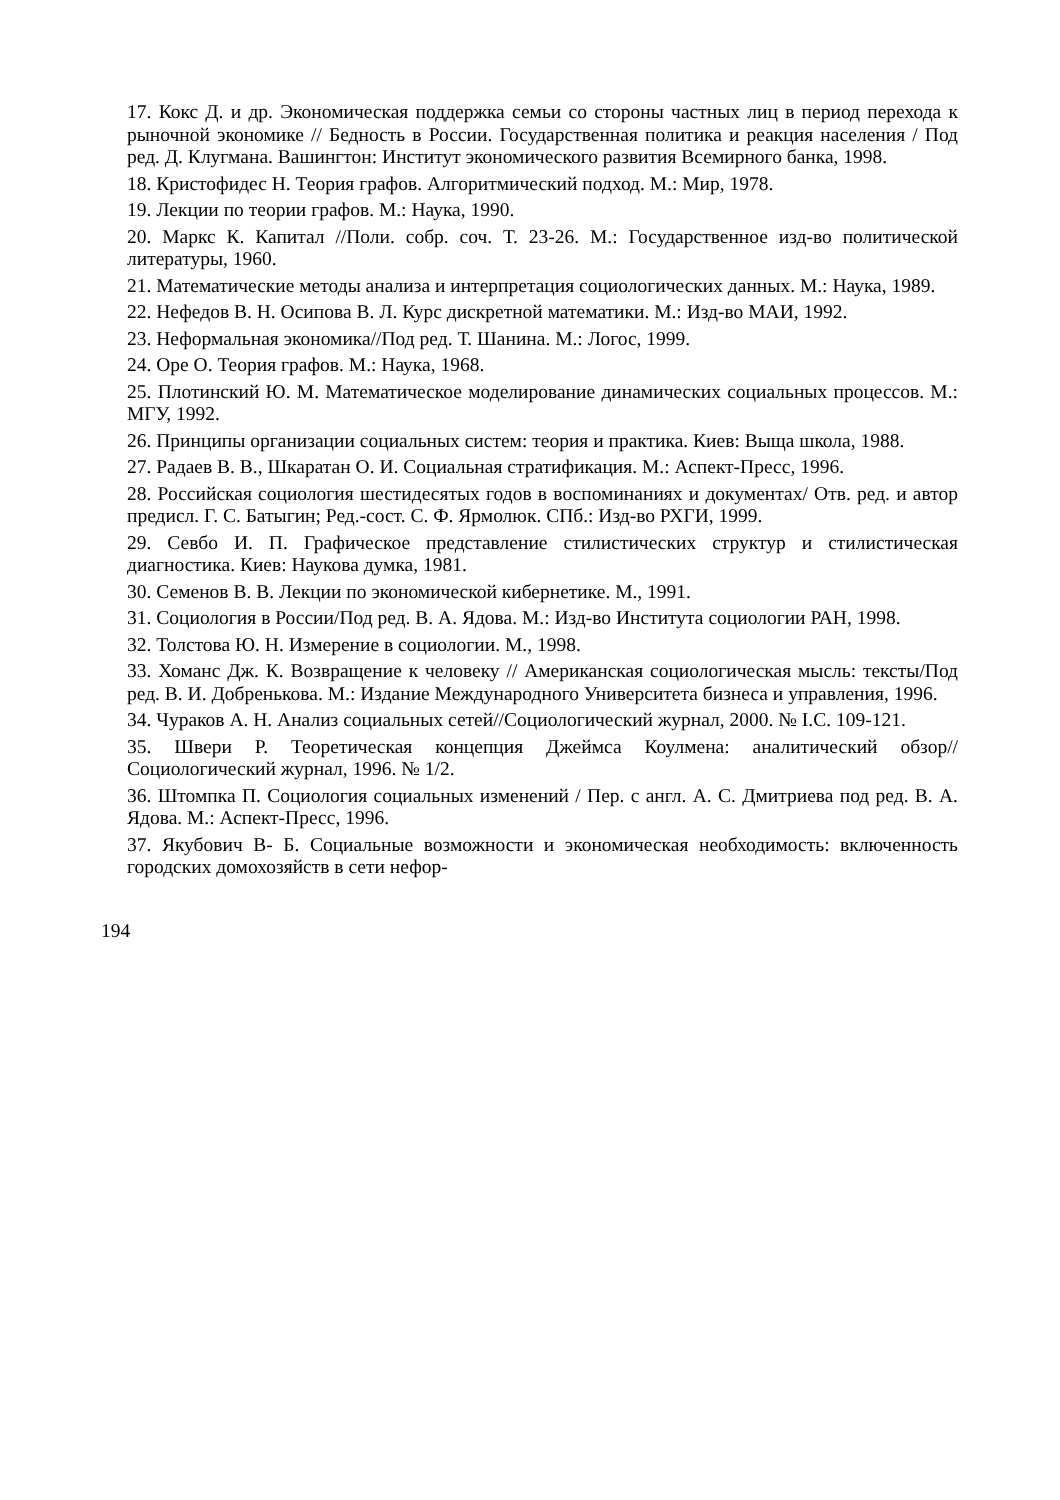17. Кокс Д. и др. Экономическая поддержка семьи со стороны частных лиц в период перехода к рыночной экономике // Бедность в России. Государственная политика и реакция населения / Под ред. Д. Клугмана. Вашингтон: Институт экономического развития Всемирного банка, 1998.
18. Кристофидес Н. Теория графов. Алгоритмический подход. М.: Мир, 1978.
19. Лекции по теории графов. М.: Наука, 1990.
20. Маркс К. Капитал //Поли. собр. соч. Т. 23-26. М.: Государственное изд-во политической литературы, 1960.
21. Математические методы анализа и интерпретация социологических данных. М.: Наука, 1989.
22. Нефедов В. Н. Осипова В. Л. Курс дискретной математики. М.: Изд-во МАИ, 1992.
23. Неформальная экономика//Под ред. Т. Шанина. М.: Логос, 1999.
24. Оре О. Теория графов. М.: Наука, 1968.
25. Плотинский Ю. М. Математическое моделирование динамических социальных процессов. М.: МГУ, 1992.
26. Принципы организации социальных систем: теория и практика. Киев: Выща школа, 1988.
27. Радаев В. В., Шкаратан О. И. Социальная стратификация. М.: Аспект-Пресс, 1996.
28. Российская социология шестидесятых годов в воспоминаниях и документах/ Отв. ред. и автор предисл. Г. С. Батыгин; Ред.-сост. С. Ф. Ярмолюк. СПб.: Изд-во РХГИ, 1999.
29. Севбо И. П. Графическое представление стилистических структур и стилистическая диагностика. Киев: Наукова думка, 1981.
30. Семенов В. В. Лекции по экономической кибернетике. М., 1991.
31. Социология в России/Под ред. В. А. Ядова. М.: Изд-во Института социологии РАН, 1998.
32. Толстова Ю. Н. Измерение в социологии. М., 1998.
33. Хоманс Дж. К. Возвращение к человеку // Американская социологическая мысль: тексты/Под ред. В. И. Добренькова. М.: Издание Международного Университета бизнеса и управления, 1996.
34. Чураков А. Н. Анализ социальных сетей//Социологический журнал, 2000. № I.С. 109-121.
35. Швери Р. Теоретическая концепция Джеймса Коулмена: аналитический обзор//Социологический журнал, 1996. № 1/2.
36. Штомпка П. Социология социальных изменений / Пер. с англ. А. С. Дмитриева под ред. В. А. Ядова. М.: Аспект-Пресс, 1996.
37. Якубович В- Б. Социальные возможности и экономическая необходимость: включенность городских домохозяйств в сети нефор-
194